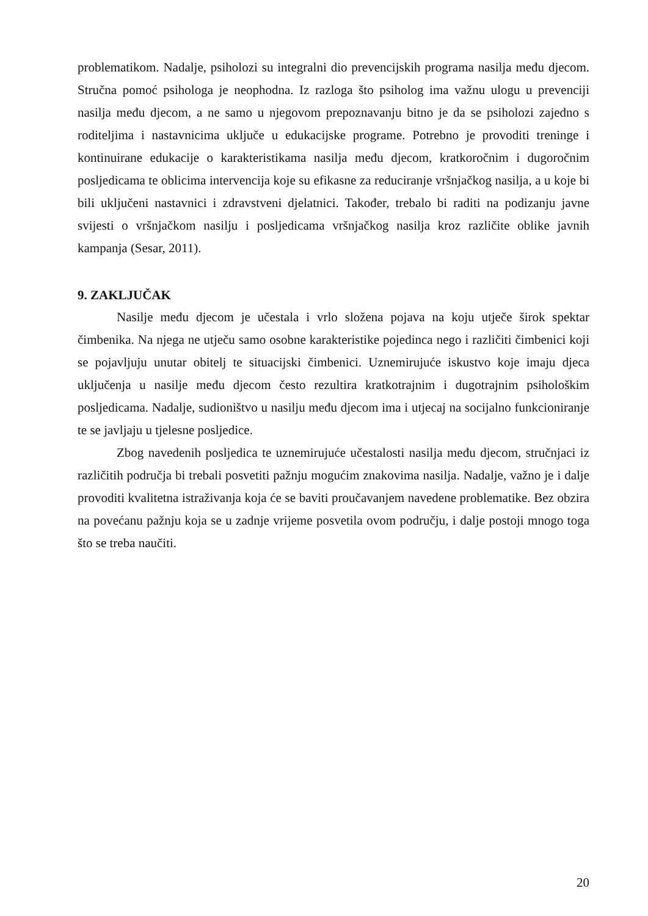problematikom. Nadalje, psiholozi su integralni dio prevencijskih programa nasilja među djecom. Stručna pomoć psihologa je neophodna. Iz razloga što psiholog ima važnu ulogu u prevenciji nasilja među djecom, a ne samo u njegovom prepoznavanju bitno je da se psiholozi zajedno s roditeljima i nastavnicima uključe u edukacijske programe. Potrebno je provoditi treninge i kontinuirane edukacije o karakteristikama nasilja među djecom, kratkoročnim i dugoročnim posljedicama te oblicima intervencija koje su efikasne za reduciranje vršnjačkog nasilja, a u koje bi bili uključeni nastavnici i zdravstveni djelatnici. Također, trebalo bi raditi na podizanju javne svijesti o vršnjačkom nasilju i posljedicama vršnjačkog nasilja kroz različite oblike javnih kampanja (Sesar, 2011).
9. ZAKLJUČAK
Nasilje među djecom je učestala i vrlo složena pojava na koju utječe širok spektar čimbenika. Na njega ne utječu samo osobne karakteristike pojedinca nego i različiti čimbenici koji se pojavljuju unutar obitelj te situacijski čimbenici. Uznemirujuće iskustvo koje imaju djeca uključenja u nasilje među djecom često rezultira kratkotrajnim i dugotrajnim psihološkim posljedicama. Nadalje, sudioništvo u nasilju među djecom ima i utjecaj na socijalno funkcioniranje te se javljaju u tjelesne posljedice.
Zbog navedenih posljedica te uznemirujuće učestalosti nasilja među djecom, stručnjaci iz različitih područja bi trebali posvetiti pažnju mogućim znakovima nasilja. Nadalje, važno je i dalje provoditi kvalitetna istraživanja koja će se baviti proučavanjem navedene problematike. Bez obzira na povećanu pažnju koja se u zadnje vrijeme posvetila ovom području, i dalje postoji mnogo toga što se treba naučiti.
20